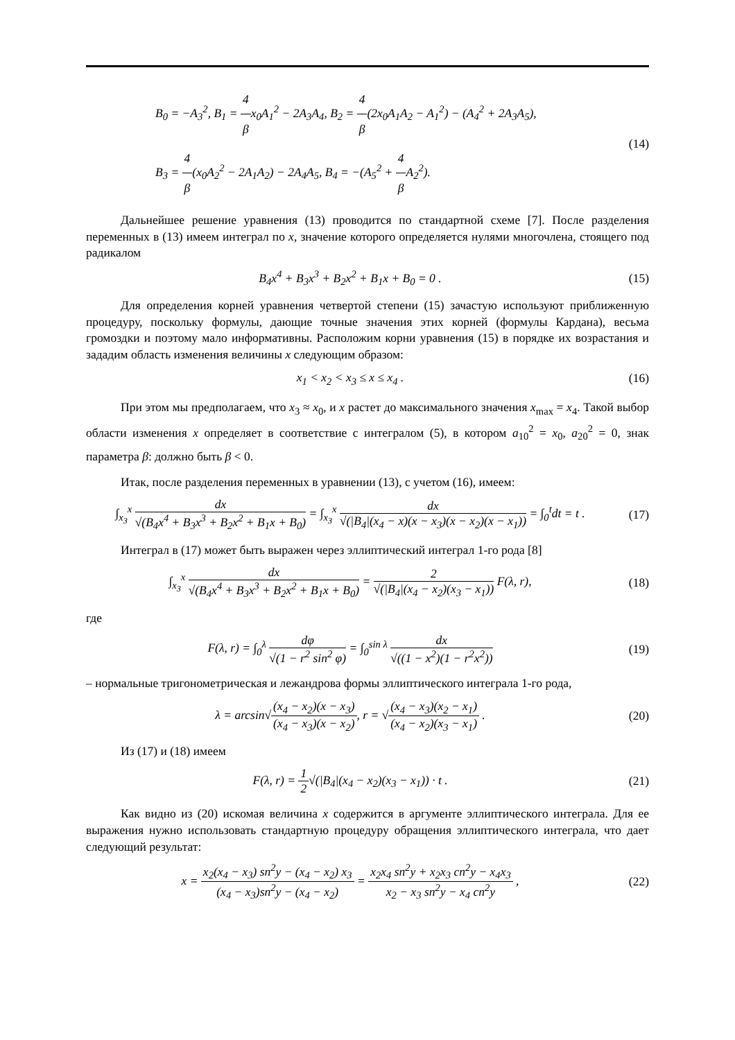B<sub>0</sub> = −A<sub>3</sub><sup>2</sup>, B<sub>1</sub> = 4 βx<sub>0</sub>A<sub>1</sub><sup>2</sup> − 2A<sub>3</sub>A<sub>4</sub>, B<sub>2</sub> = 4 β(2x<sub>0</sub>A<sub>1</sub>A<sub>2</sub> − A<sub>1</sub><sup>2</sup>) − (A<sub>4</sub><sup>2</sup> + 2A<sub>3</sub>A<sub>5</sub>),
B<sub>3</sub> = 4 β(x<sub>0</sub>A<sub>2</sub><sup>2</sup> − 2A<sub>1</sub>A<sub>2</sub>) − 2A<sub>4</sub>A<sub>5</sub>, B<sub>4</sub> = −(A<sub>5</sub><sup>2</sup> + 4 β A<sub>2</sub><sup>2</sup>).
(14)
Дальнейшее решение уравнения (13) проводится по стандартной схеме [7]. После разделения переменных в (13) имеем интеграл по x, значение которого определяется нулями многочлена, стоящего под радикалом
B<sub>4</sub>x<sup>4</sup> + B<sub>3</sub>x<sup>3</sup> + B<sub>2</sub>x<sup>2</sup> + B<sub>1</sub>x + B<sub>0</sub> = 0 .
(15)
Для определения корней уравнения четвертой степени (15) зачастую используют приближенную процедуру, поскольку формулы, дающие точные значения этих корней (формулы Кардана), весьма громоздки и поэтому мало информативны. Расположим корни уравнения (15) в порядке их возрастания и зададим область изменения величины x следующим образом:
x<sub>1</sub> < x<sub>2</sub> < x<sub>3</sub> ≤ x ≤ x<sub>4</sub> . (16)
При этом мы предполагаем, что x<sub>3</sub> ≈ x<sub>0</sub>, и x растет до максимального значения x<sub>max</sub> = x<sub>4</sub>. Такой выбор области изменения x определяет в соответствие с интегралом (5), в котором a<sub>10</sub><sup>2</sup> = x<sub>0</sub>, a<sub>20</sub><sup>2</sup> = 0, знак параметра β: должно быть β < 0.
Итак, после разделения переменных в уравнении (13), с учетом (16), имеем:
∫<sub>x<sub>3</sub></sub><sup>x</sup> dx √(B<sub>4</sub>x<sup>4</sup> + B<sub>3</sub>x<sup>3</sup> + B<sub>2</sub>x<sup>2</sup> + B<sub>1</sub>x + B<sub>0</sub>) = ∫<sub>x<sub>3</sub></sub><sup>x</sup> dx √(|B<sub>4</sub>|(x<sub>4</sub> − x)(x − x<sub>3</sub>)(x − x<sub>2</sub>)(x − x<sub>1</sub>)) = ∫<sub>0</sub><sup>t</sup>dt = t .
(17)
Интеграл в (17) может быть выражен через эллиптический интеграл 1-го рода [8]
∫<sub>x<sub>3</sub></sub><sup>x</sup> dx √(B<sub>4</sub>x<sup>4</sup> + B<sub>3</sub>x<sup>3</sup> + B<sub>2</sub>x<sup>2</sup> + B<sub>1</sub>x + B<sub>0</sub>) = 2 √(|B<sub>4</sub>|(x<sub>4</sub> − x<sub>2</sub>)(x<sub>3</sub> − x<sub>1</sub>)) F(λ, r),
(18)
где
F(λ, r) = ∫<sub>0</sub><sup>λ</sup> dφ √(1 − r<sup>2</sup> sin<sup>2</sup> φ) = ∫<sub>0</sub><sup>sin λ</sup> dx √((1 − x<sup>2</sup>)(1 − r<sup>2</sup>x<sup>2</sup>))
(19)
– нормальные тригонометрическая и лежандрова формы эллиптического интеграла 1-го рода,
λ = arcsin√(x<sub>4</sub> − x<sub>2</sub>)(x − x<sub>3</sub>) (x<sub>4</sub> − x<sub>3</sub>)(x − x<sub>2</sub>), r = √(x<sub>4</sub> − x<sub>3</sub>)(x<sub>2</sub> − x<sub>1</sub>) (x<sub>4</sub> − x<sub>2</sub>)(x<sub>3</sub> − x<sub>1</sub>) .
(20)
Из (17) и (18) имеем
F(λ, r) = 1 2√(|B<sub>4</sub>|(x<sub>4</sub> − x<sub>2</sub>)(x<sub>3</sub> − x<sub>1</sub>)) · t .
(21)
Как видно из (20) искомая величина x содержится в аргументе эллиптического интеграла. Для ее выражения нужно использовать стандартную процедуру обращения эллиптического интеграла, что дает следующий результат:
x = x<sub>2</sub>(x<sub>4</sub> − x<sub>3</sub>) sn<sup>2</sup>y − (x<sub>4</sub> − x<sub>2</sub>) x<sub>3</sub> (x<sub>4</sub> − x<sub>3</sub>)sn<sup>2</sup>y − (x<sub>4</sub> − x<sub>2</sub>) = x<sub>2</sub>x<sub>4</sub> sn<sup>2</sup>y + x<sub>2</sub>x<sub>3</sub> cn<sup>2</sup>y − x<sub>4</sub>x<sub>3</sub> x<sub>2</sub> − x<sub>3</sub> sn<sup>2</sup>y − x<sub>4</sub> cn<sup>2</sup>y ,
(22)